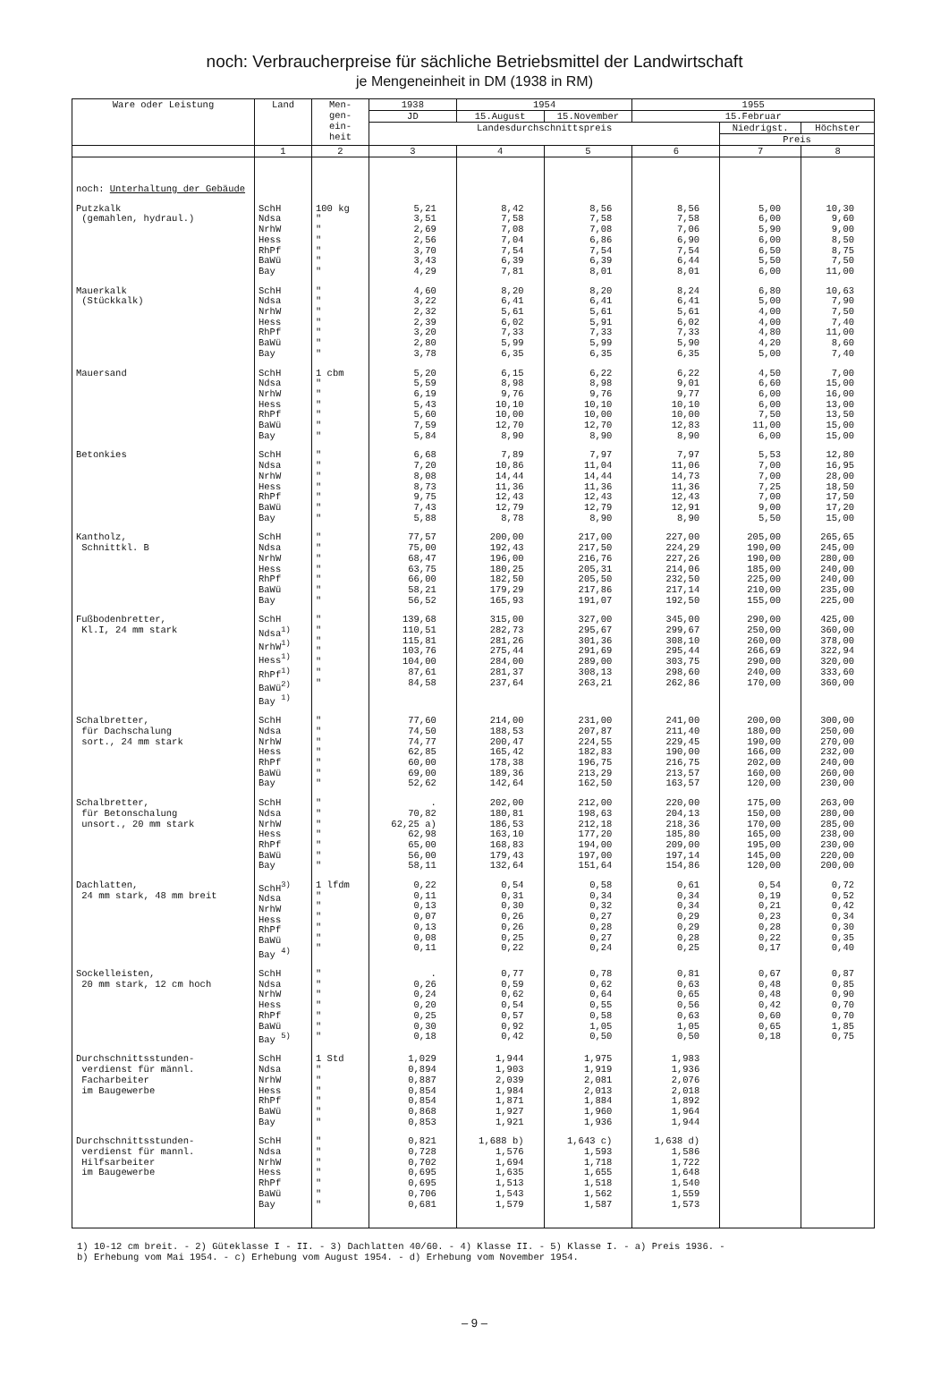noch: Verbraucherpreise für sächliche Betriebsmittel der Landwirtschaft
je Mengeneinheit in DM (1938 in RM)
| Ware oder Leistung | Land | Men- gen- ein- heit | 1938 | 1954 | | 1955 | | |
| --- | --- | --- | --- | --- | --- | --- | --- | --- |
| | | | JD | 15.August | 15.November | 15.Februar | | |
| | | | Landesdurchschnittspreis | | | | Niedrigst. | Höchster |
| | | | | | | | Preis | |
| | 1 | 2 | 3 | 4 | 5 | 6 | 7 | 8 |
| noch: Unterhaltung der Gebäude | | | | | | | | |
| Putzkalk (gemahlen, hydraul.) | SchH Ndsa NrhW Hess RhPf BaWü Bay | 100 kg " " " " " " | 5,21 3,51 2,69 2,56 3,70 3,43 4,29 | 8,42 7,58 7,08 7,04 7,54 6,39 7,81 | 8,56 7,58 7,08 6,86 7,54 6,39 8,01 | 8,56 7,58 7,06 6,90 7,54 6,44 8,01 | 5,00 6,00 5,90 6,00 6,50 5,50 6,00 | 10,30 9,60 9,00 8,50 8,75 7,50 11,00 |
| Mauerkalk (Stückkalk) | SchH Ndsa NrhW Hess RhPf BaWü Bay | " " " " " " " | 4,60 3,22 2,32 2,39 3,20 2,80 3,78 | 8,20 6,41 5,61 6,02 7,33 5,99 6,35 | 8,20 6,41 5,61 5,91 7,33 5,99 6,35 | 8,24 6,41 5,61 6,02 7,33 5,90 6,35 | 6,80 5,00 4,00 4,00 4,80 4,20 5,00 | 10,63 7,90 7,50 7,40 11,00 8,60 7,40 |
| Mauersand | SchH Ndsa NrhW Hess RhPf BaWü Bay | 1 cbm " " " " " " | 5,20 5,59 6,19 5,43 5,60 7,59 5,84 | 6,15 8,98 9,76 10,10 10,00 12,70 8,90 | 6,22 8,98 9,76 10,10 10,00 12,70 8,90 | 6,22 9,01 9,77 10,10 10,00 12,83 8,90 | 4,50 6,60 6,00 6,00 7,50 11,00 6,00 | 7,00 15,00 16,00 13,00 13,50 15,00 15,00 |
| Betonkies | SchH Ndsa NrhW Hess RhPf BaWü Bay | " " " " " " " | 6,68 7,20 8,08 8,73 9,75 7,43 5,88 | 7,89 10,86 14,44 11,36 12,43 12,79 8,78 | 7,97 11,04 14,44 11,36 12,43 12,79 8,90 | 7,97 11,06 14,73 11,36 12,43 12,91 8,90 | 5,53 7,00 7,00 7,25 7,00 9,00 5,50 | 12,80 16,95 28,00 18,50 17,50 17,20 15,00 |
| Kantholz, Schnittkl. B | SchH Ndsa NrhW Hess RhPf BaWü Bay | " " " " " " " | 77,57 75,00 68,47 63,75 66,00 58,21 56,52 | 200,00 192,43 196,00 180,25 182,50 179,29 165,93 | 217,00 217,50 216,76 205,31 205,50 217,86 191,07 | 227,00 224,29 227,26 214,06 232,50 217,14 192,50 | 205,00 190,00 190,00 185,00 225,00 210,00 155,00 | 265,65 245,00 280,00 240,00 240,00 235,00 225,00 |
| Fußbodenbretter, Kl.I, 24 mm stark | SchH Ndsa<sup>1)</sup> NrhW<sup>1)</sup> Hess<sup>1)</sup> RhPf<sup>1)</sup> BaWü<sup>2)</sup> Bay <sup>1)</sup> | " " " " " " " | 139,68 110,51 115,81 103,76 104,00 87,61 84,58 | 315,00 282,73 281,26 275,44 284,00 281,37 237,64 | 327,00 295,67 301,36 291,69 289,00 308,13 263,21 | 345,00 299,67 308,10 295,44 303,75 298,60 262,86 | 290,00 250,00 260,00 266,69 290,00 240,00 170,00 | 425,00 360,00 378,00 322,94 320,00 333,60 360,00 |
| Schalbretter, für Dachschalung sort., 24 mm stark | SchH Ndsa NrhW Hess RhPf BaWü Bay | " " " " " " " | 77,60 74,50 74,77 62,85 60,00 69,00 52,62 | 214,00 188,53 200,47 165,42 178,38 189,36 142,64 | 231,00 207,87 224,55 182,83 196,75 213,29 162,50 | 241,00 211,40 229,45 190,00 216,75 213,57 163,57 | 200,00 180,00 190,00 166,00 202,00 160,00 120,00 | 300,00 250,00 270,00 232,00 240,00 260,00 230,00 |
| Schalbretter, für Betonschalung unsort., 20 mm stark | SchH Ndsa NrhW Hess RhPf BaWü Bay | " " " " " " " | . 70,82 62,25 a) 62,98 65,00 56,00 58,11 | 202,00 180,81 186,53 163,10 168,83 179,43 132,64 | 212,00 198,63 212,18 177,20 194,00 197,00 151,64 | 220,00 204,13 218,36 185,80 209,00 197,14 154,86 | 175,00 150,00 170,00 165,00 195,00 145,00 120,00 | 263,00 280,00 285,00 238,00 230,00 220,00 200,00 |
| Dachlatten, 24 mm stark, 48 mm breit | SchH<sup>3)</sup> Ndsa NrhW Hess RhPf BaWü Bay <sup>4)</sup> | 1 lfdm " " " " " " | 0,22 0,11 0,13 0,07 0,13 0,08 0,11 | 0,54 0,31 0,30 0,26 0,26 0,25 0,22 | 0,58 0,34 0,32 0,27 0,28 0,27 0,24 | 0,61 0,34 0,34 0,29 0,29 0,28 0,25 | 0,54 0,19 0,21 0,23 0,28 0,22 0,17 | 0,72 0,52 0,42 0,34 0,30 0,35 0,40 |
| Sockelleisten, 20 mm stark, 12 cm hoch | SchH Ndsa NrhW Hess RhPf BaWü Bay <sup>5)</sup> | " " " " " " " | . 0,26 0,24 0,20 0,25 0,30 0,18 | 0,77 0,59 0,62 0,54 0,57 0,92 0,42 | 0,78 0,62 0,64 0,55 0,58 1,05 0,50 | 0,81 0,63 0,65 0,56 0,63 1,05 0,50 | 0,67 0,48 0,48 0,42 0,60 0,65 0,18 | 0,87 0,85 0,90 0,70 0,70 1,85 0,75 |
| Durchschnittsstunden- verdienst für männl. Facharbeiter im Baugewerbe | SchH Ndsa NrhW Hess RhPf BaWü Bay | 1 Std " " " " " " | 1,029 0,894 0,887 0,854 0,854 0,868 0,853 | 1,944 1,903 2,039 1,984 1,871 1,927 1,921 | 1,975 1,919 2,081 2,013 1,884 1,960 1,936 | 1,983 1,936 2,076 2,018 1,892 1,964 1,944 | | |
| Durchschnittsstunden- verdienst für mannl. Hilfsarbeiter im Baugewerbe | SchH Ndsa NrhW Hess RhPf BaWü Bay | " " " " " " " | 0,821 0,728 0,702 0,695 0,695 0,706 0,681 | 1,688 b) 1,576 1,694 1,635 1,513 1,543 1,579 | 1,643 c) 1,593 1,718 1,655 1,518 1,562 1,587 | 1,638 d) 1,586 1,722 1,648 1,540 1,559 1,573 | | |
1) 10-12 cm breit. - 2) Güteklasse I - II. - 3) Dachlatten 40/60. - 4) Klasse II. - 5) Klasse I. - a) Preis 1936. -
b) Erhebung vom Mai 1954. - c) Erhebung vom August 1954. - d) Erhebung vom November 1954.
– 9 –